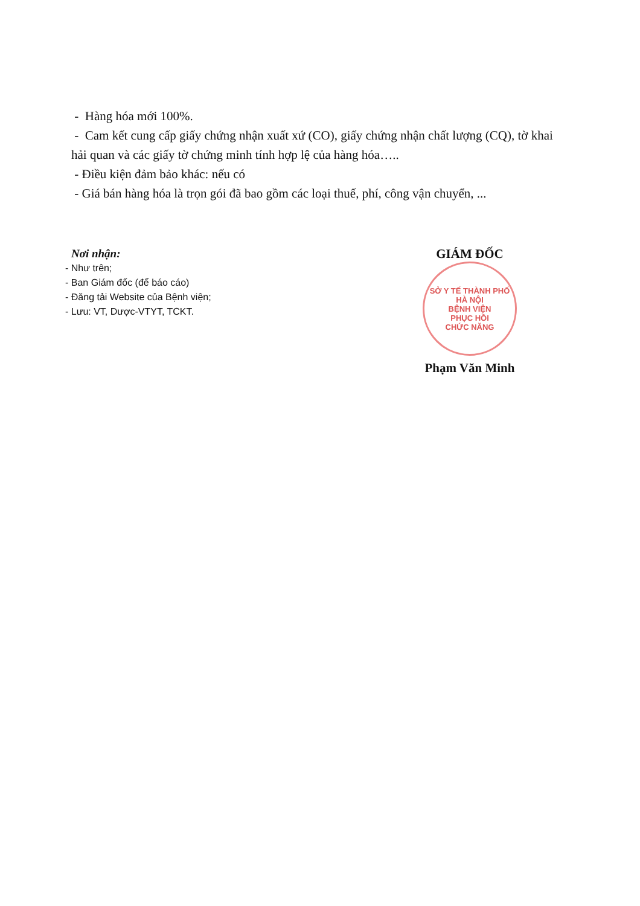- Hàng hóa mới 100%.
- Cam kết cung cấp giấy chứng nhận xuất xứ (CO), giấy chứng nhận chất lượng (CQ), tờ khai hải quan và các giấy tờ chứng minh tính hợp lệ của hàng hóa…..
- Điều kiện đảm bảo khác: nếu có
- Giá bán hàng hóa là trọn gói đã bao gồm các loại thuế, phí, công vận chuyển, ...
Nơi nhận:
- Như trên;
- Ban Giám đốc (để báo cáo)
- Đăng tải Website của Bệnh viện;
- Lưu: VT, Dược-VTYT, TCKT.
GIÁM ĐỐC
SỞ Y TẾ THÀNH PHỐ HÀ NỘI
BỆNH VIỆN
PHỤC HỒI
CHỨC NĂNG
Phạm Văn Minh